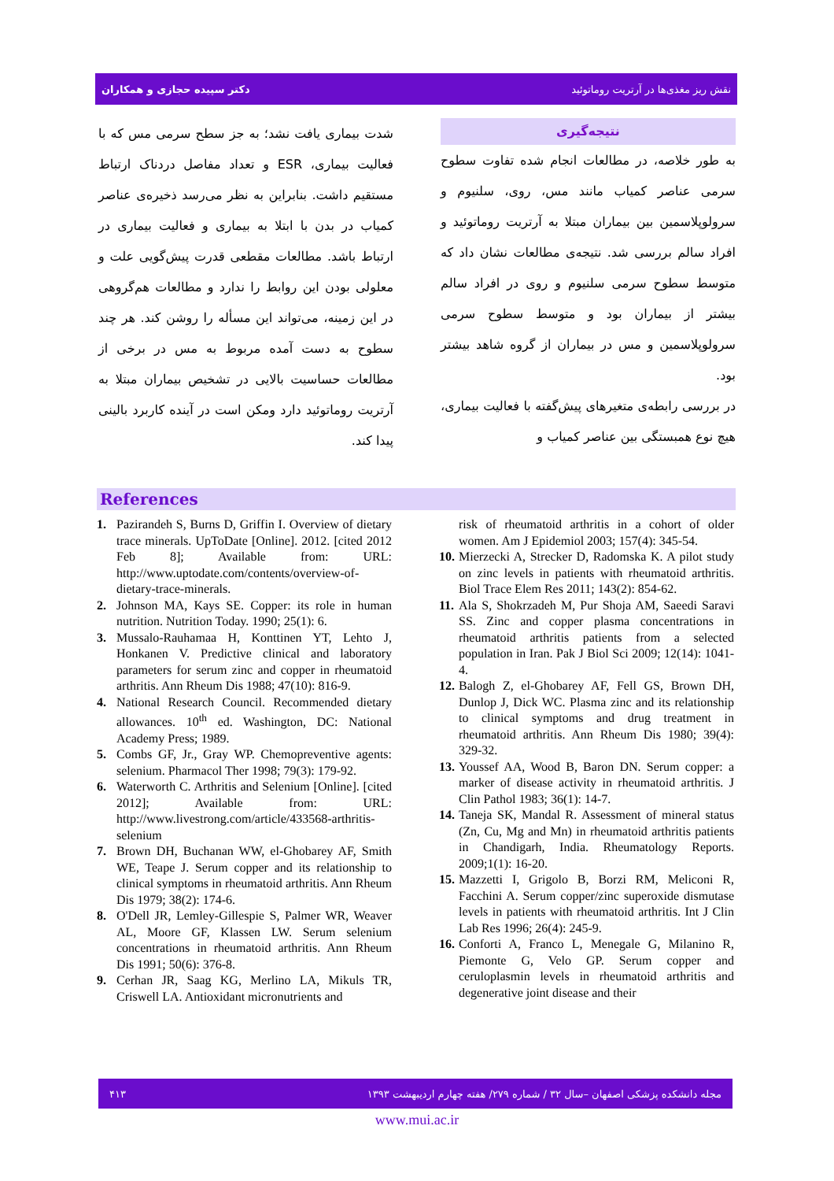دکتر سپیده حجازی و همکاران نقش ریز مغذی‌ها در آرتریت روماتوئید
نتیجه‌گیری
به طور خلاصه، در مطالعات انجام شده تفاوت سطوح سرمی عناصر کمیاب مانند مس، روی، سلنیوم و سرولوپلاسمین بین بیماران مبتلا به آرتریت روماتوئید و افراد سالم بررسی شد. نتیجه‌ی مطالعات نشان داد که متوسط سطوح سرمی سلنیوم و روی در افراد سالم بیشتر از بیماران بود و متوسط سطوح سرمی سرولوپلاسمین و مس در بیماران از گروه شاهد بیشتر بود.
در بررسی رابطه‌ی متغیرهای پیش‌گفته با فعالیت بیماری، هیچ نوع همبستگی بین عناصر کمیاب و
شدت بیماری یافت نشد؛ به جز سطح سرمی مس که با فعالیت بیماری، ESR و تعداد مفاصل دردناک ارتباط مستقیم داشت. بنابراین به نظر می‌رسد ذخیره‌ی عناصر کمیاب در بدن با ابتلا به بیماری و فعالیت بیماری در ارتباط باشد. مطالعات مقطعی قدرت پیش‌گویی علت و معلولی بودن این روابط را ندارد و مطالعات هم‌گروهی در این زمینه، می‌تواند این مسأله را روشن کند. هر چند سطوح به دست آمده مربوط به مس در برخی از مطالعات حساسیت بالایی در تشخیص بیماران مبتلا به آرتریت روماتوئید دارد ومکن است در آینده کاربرد بالینی پیدا کند.
References
1. Pazirandeh S, Burns D, Griffin I. Overview of dietary trace minerals. UpToDate [Online]. 2012. [cited 2012 Feb 8]; Available from: URL: http://www.uptodate.com/contents/overview-of-dietary-trace-minerals.
2. Johnson MA, Kays SE. Copper: its role in human nutrition. Nutrition Today. 1990; 25(1): 6.
3. Mussalo-Rauhamaa H, Konttinen YT, Lehto J, Honkanen V. Predictive clinical and laboratory parameters for serum zinc and copper in rheumatoid arthritis. Ann Rheum Dis 1988; 47(10): 816-9.
4. National Research Council. Recommended dietary allowances. 10<sup>th</sup> ed. Washington, DC: National Academy Press; 1989.
5. Combs GF, Jr., Gray WP. Chemopreventive agents: selenium. Pharmacol Ther 1998; 79(3): 179-92.
6. Waterworth C. Arthritis and Selenium [Online]. [cited 2012]; Available from: URL: http://www.livestrong.com/article/433568-arthritis-selenium
7. Brown DH, Buchanan WW, el-Ghobarey AF, Smith WE, Teape J. Serum copper and its relationship to clinical symptoms in rheumatoid arthritis. Ann Rheum Dis 1979; 38(2): 174-6.
8. O'Dell JR, Lemley-Gillespie S, Palmer WR, Weaver AL, Moore GF, Klassen LW. Serum selenium concentrations in rheumatoid arthritis. Ann Rheum Dis 1991; 50(6): 376-8.
9. Cerhan JR, Saag KG, Merlino LA, Mikuls TR, Criswell LA. Antioxidant micronutrients and
risk of rheumatoid arthritis in a cohort of older women. Am J Epidemiol 2003; 157(4): 345-54.
10. Mierzecki A, Strecker D, Radomska K. A pilot study on zinc levels in patients with rheumatoid arthritis. Biol Trace Elem Res 2011; 143(2): 854-62.
11. Ala S, Shokrzadeh M, Pur Shoja AM, Saeedi Saravi SS. Zinc and copper plasma concentrations in rheumatoid arthritis patients from a selected population in Iran. Pak J Biol Sci 2009; 12(14): 1041-4.
12. Balogh Z, el-Ghobarey AF, Fell GS, Brown DH, Dunlop J, Dick WC. Plasma zinc and its relationship to clinical symptoms and drug treatment in rheumatoid arthritis. Ann Rheum Dis 1980; 39(4): 329-32.
13. Youssef AA, Wood B, Baron DN. Serum copper: a marker of disease activity in rheumatoid arthritis. J Clin Pathol 1983; 36(1): 14-7.
14. Taneja SK, Mandal R. Assessment of mineral status (Zn, Cu, Mg and Mn) in rheumatoid arthritis patients in Chandigarh, India. Rheumatology Reports. 2009;1(1): 16-20.
15. Mazzetti I, Grigolo B, Borzi RM, Meliconi R, Facchini A. Serum copper/zinc superoxide dismutase levels in patients with rheumatoid arthritis. Int J Clin Lab Res 1996; 26(4): 245-9.
16. Conforti A, Franco L, Menegale G, Milanino R, Piemonte G, Velo GP. Serum copper and ceruloplasmin levels in rheumatoid arthritis and degenerative joint disease and their
مجله دانشکده پزشکی اصفهان –سال ۳۲ / شماره ۲۷۹/ هفته چهارم اردیبهشت ۱۳۹۳ ۴۱۳
www.mui.ac.ir